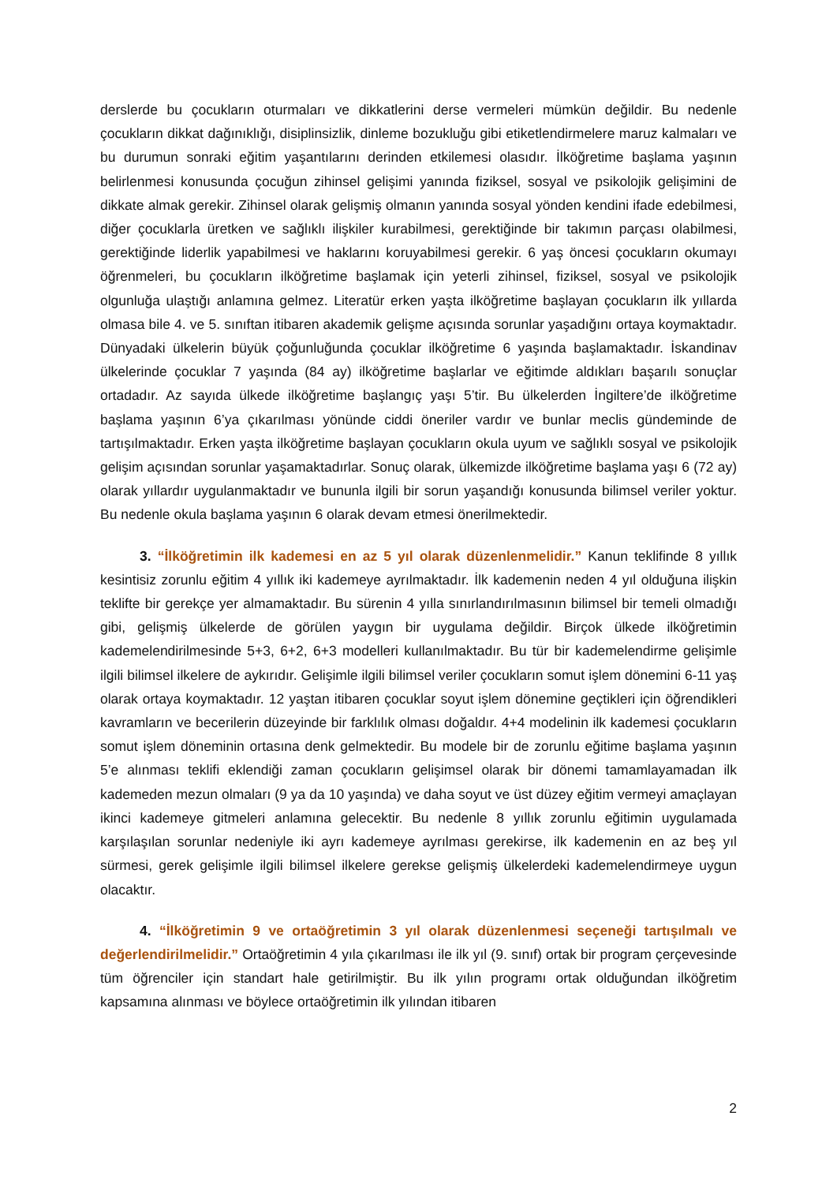derslerde bu çocukların oturmaları ve dikkatlerini derse vermeleri mümkün değildir. Bu nedenle çocukların dikkat dağınıklığı, disiplinsizlik, dinleme bozukluğu gibi etiketlendirmelere maruz kalmaları ve bu durumun sonraki eğitim yaşantılarını derinden etkilemesi olasıdır. İlköğretime başlama yaşının belirlenmesi konusunda çocuğun zihinsel gelişimi yanında fiziksel, sosyal ve psikolojik gelişimini de dikkate almak gerekir. Zihinsel olarak gelişmiş olmanın yanında sosyal yönden kendini ifade edebilmesi, diğer çocuklarla üretken ve sağlıklı ilişkiler kurabilmesi, gerektiğinde bir takımın parçası olabilmesi, gerektiğinde liderlik yapabilmesi ve haklarını koruyabilmesi gerekir. 6 yaş öncesi çocukların okumayı öğrenmeleri, bu çocukların ilköğretime başlamak için yeterli zihinsel, fiziksel, sosyal ve psikolojik olgunluğa ulaştığı anlamına gelmez. Literatür erken yaşta ilköğretime başlayan çocukların ilk yıllarda olmasa bile 4. ve 5. sınıftan itibaren akademik gelişme açısında sorunlar yaşadığını ortaya koymaktadır. Dünyadaki ülkelerin büyük çoğunluğunda çocuklar ilköğretime 6 yaşında başlamaktadır. İskandinav ülkelerinde çocuklar 7 yaşında (84 ay) ilköğretime başlarlar ve eğitimde aldıkları başarılı sonuçlar ortadadır. Az sayıda ülkede ilköğretime başlangıç yaşı 5’tir. Bu ülkelerden İngiltere’de ilköğretime başlama yaşının 6’ya çıkarılması yönünde ciddi öneriler vardır ve bunlar meclis gündeminde de tartışılmaktadır. Erken yaşta ilköğretime başlayan çocukların okula uyum ve sağlıklı sosyal ve psikolojik gelişim açısından sorunlar yaşamaktadırlar. Sonuç olarak, ülkemizde ilköğretime başlama yaşı 6 (72 ay) olarak yıllardır uygulanmaktadır ve bununla ilgili bir sorun yaşandığı konusunda bilimsel veriler yoktur. Bu nedenle okula başlama yaşının 6 olarak devam etmesi önerilmektedir.
3. “İlköğretimin ilk kademesi en az 5 yıl olarak düzenlenmelidir.” Kanun teklifinde 8 yıllık kesintisiz zorunlu eğitim 4 yıllık iki kademeye ayrılmaktadır. İlk kademenin neden 4 yıl olduğuna ilişkin teklifte bir gerekçe yer almamaktadır. Bu sürenin 4 yılla sınırlandırılmasının bilimsel bir temeli olmadığı gibi, gelişmiş ülkelerde de görülen yaygın bir uygulama değildir. Birçok ülkede ilköğretimin kademelendirilmesinde 5+3, 6+2, 6+3 modelleri kullanılmaktadır. Bu tür bir kademelendirme gelişimle ilgili bilimsel ilkelere de aykırıdır. Gelişimle ilgili bilimsel veriler çocukların somut işlem dönemini 6-11 yaş olarak ortaya koymaktadır. 12 yaştan itibaren çocuklar soyut işlem dönemine geçtikleri için öğrendikleri kavramların ve becerilerin düzeyinde bir farklılık olması doğaldır. 4+4 modelinin ilk kademesi çocukların somut işlem döneminin ortasına denk gelmektedir. Bu modele bir de zorunlu eğitime başlama yaşının 5’e alınması teklifi eklendiği zaman çocukların gelişimsel olarak bir dönemi tamamlayamadan ilk kademeden mezun olmaları (9 ya da 10 yaşında) ve daha soyut ve üst düzey eğitim vermeyi amaçlayan ikinci kademeye gitmeleri anlamına gelecektir. Bu nedenle 8 yıllık zorunlu eğitimin uygulamada karşılaşılan sorunlar nedeniyle iki ayrı kademeye ayrılması gerekirse, ilk kademenin en az beş yıl sürmesi, gerek gelişimle ilgili bilimsel ilkelere gerekse gelişmiş ülkelerdeki kademelendirmeye uygun olacaktır.
4. “İlköğretimin 9 ve ortaöğretimin 3 yıl olarak düzenlenmesi seçeneği tartışılmalı ve değerlendirilmelidir.” Ortaöğretimin 4 yıla çıkarılması ile ilk yıl (9. sınıf) ortak bir program çerçevesinde tüm öğrenciler için standart hale getirilmiştir. Bu ilk yılın programı ortak olduğundan ilköğretim kapsamına alınması ve böylece ortaöğretimin ilk yılından itibaren
2